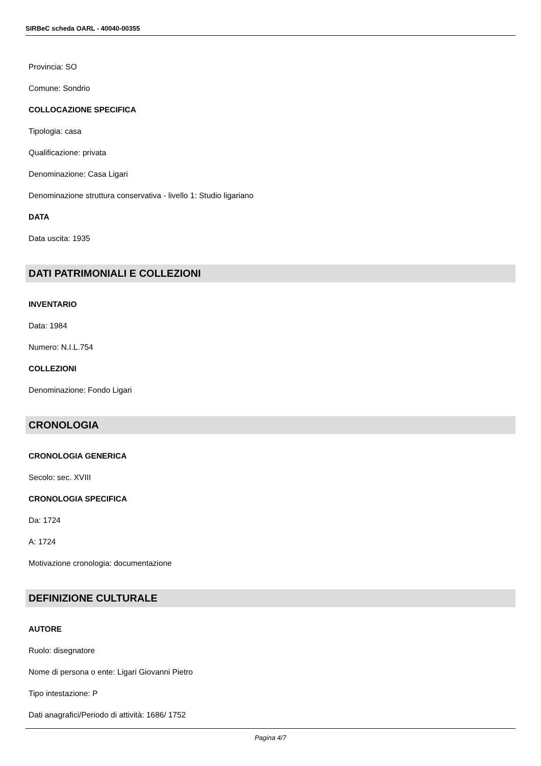SIRBeC scheda OARL - 40040-00355
Provincia: SO
Comune: Sondrio
COLLOCAZIONE SPECIFICA
Tipologia: casa
Qualificazione: privata
Denominazione: Casa Ligari
Denominazione struttura conservativa - livello 1: Studio ligariano
DATA
Data uscita: 1935
DATI PATRIMONIALI E COLLEZIONI
INVENTARIO
Data: 1984
Numero: N.I.L.754
COLLEZIONI
Denominazione: Fondo Ligari
CRONOLOGIA
CRONOLOGIA GENERICA
Secolo: sec. XVIII
CRONOLOGIA SPECIFICA
Da: 1724
A: 1724
Motivazione cronologia: documentazione
DEFINIZIONE CULTURALE
AUTORE
Ruolo: disegnatore
Nome di persona o ente: Ligari Giovanni Pietro
Tipo intestazione: P
Dati anagrafici/Periodo di attività: 1686/ 1752
Pagina 4/7